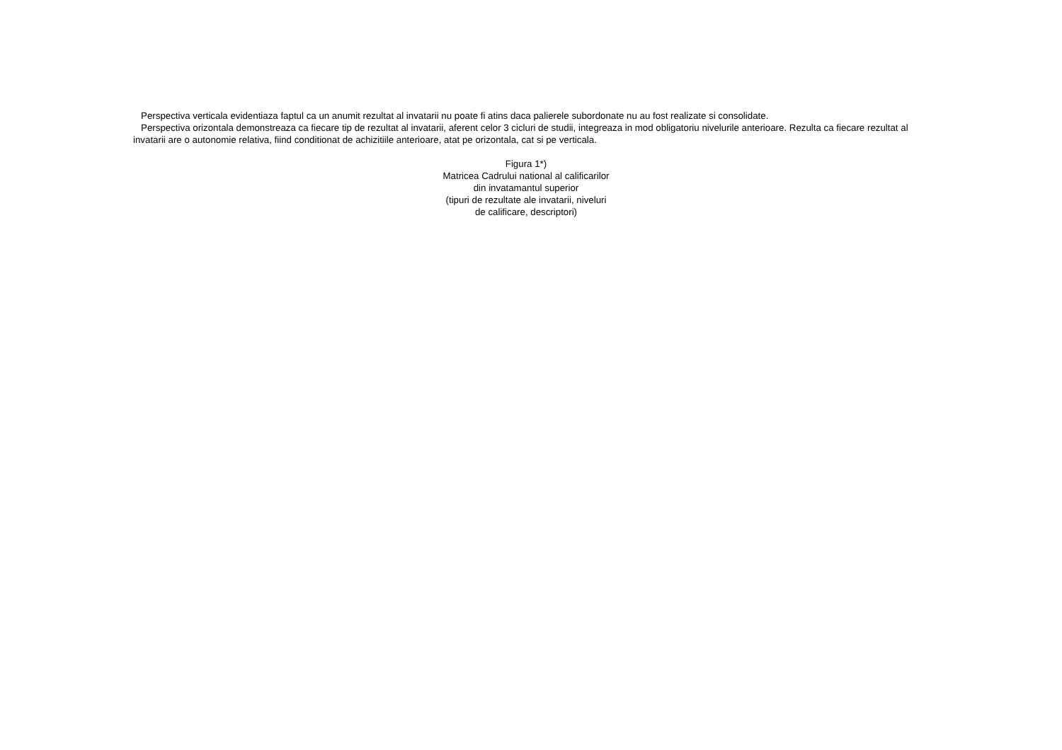Perspectiva verticala evidentiaza faptul ca un anumit rezultat al invatarii nu poate fi atins daca palierele subordonate nu au fost realizate si consolidate.
Perspectiva orizontala demonstreaza ca fiecare tip de rezultat al invatarii, aferent celor 3 cicluri de studii, integreaza in mod obligatoriu nivelurile anterioare. Rezulta ca fiecare rezultat al invatarii are o autonomie relativa, fiind conditionat de achizitiile anterioare, atat pe orizontala, cat si pe verticala.
Figura 1*)
Matricea Cadrului national al calificarilor
din invatamantul superior
(tipuri de rezultate ale invatarii, niveluri
de calificare, descriptori)